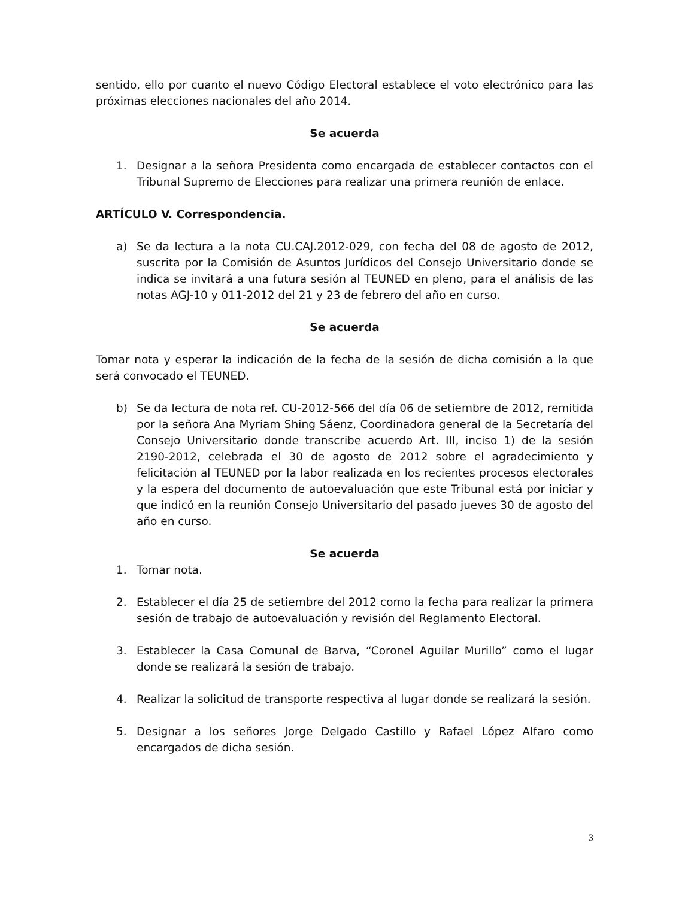sentido, ello por cuanto el nuevo Código Electoral establece el voto electrónico para las próximas elecciones nacionales del año 2014.
Se acuerda
1. Designar a la señora Presidenta como encargada de establecer contactos con el Tribunal Supremo de Elecciones para realizar una primera reunión de enlace.
ARTÍCULO V. Correspondencia.
a) Se da lectura a la nota CU.CAJ.2012-029, con fecha del 08 de agosto de 2012, suscrita por la Comisión de Asuntos Jurídicos del Consejo Universitario donde se indica se invitará a una futura sesión al TEUNED en pleno, para el análisis de las notas AGJ-10 y 011-2012 del 21 y 23 de febrero del año en curso.
Se acuerda
Tomar nota y esperar la indicación de la fecha de la sesión de dicha comisión a la que será convocado el TEUNED.
b) Se da lectura de nota ref. CU-2012-566 del día 06 de setiembre de 2012, remitida por la señora Ana Myriam Shing Sáenz, Coordinadora general de la Secretaría del Consejo Universitario donde transcribe acuerdo Art. III, inciso 1) de la sesión 2190-2012, celebrada el 30 de agosto de 2012 sobre el agradecimiento y felicitación al TEUNED por la labor realizada en los recientes procesos electorales y la espera del documento de autoevaluación que este Tribunal está por iniciar y que indicó en la reunión Consejo Universitario del pasado jueves 30 de agosto del año en curso.
Se acuerda
1. Tomar nota.
2. Establecer el día 25 de setiembre del 2012 como la fecha para realizar la primera sesión de trabajo de autoevaluación y revisión del Reglamento Electoral.
3. Establecer la Casa Comunal de Barva, “Coronel Aguilar Murillo” como el lugar donde se realizará la sesión de trabajo.
4. Realizar la solicitud de transporte respectiva al lugar donde se realizará la sesión.
5. Designar a los señores Jorge Delgado Castillo y Rafael López Alfaro como encargados de dicha sesión.
3